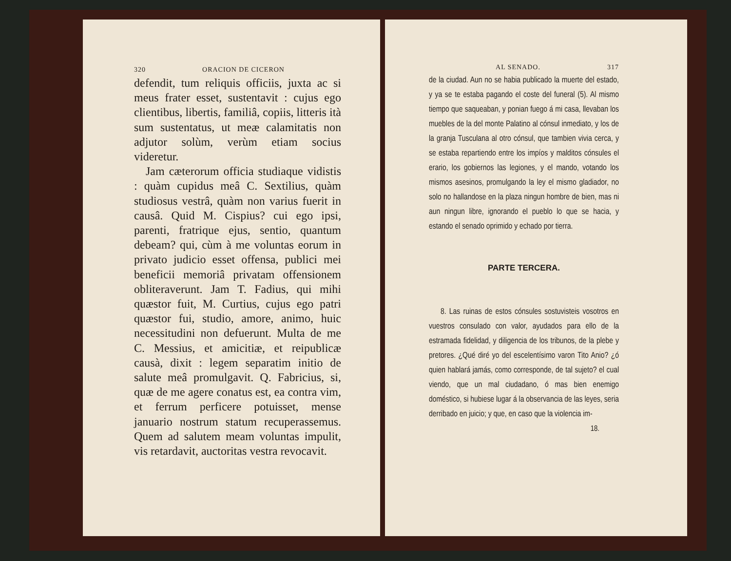320 ORACION DE CICERON
defendit, tum reliquis officiis, juxta ac si meus frater esset, sustentavit : cujus ego clientibus, libertis, familiâ, copiis, litteris ità sum sustentatus, ut meæ calamitatis non adjutor solùm, verùm etiam socius videretur.
Jam cæterorum officia studiaque vidistis : quàm cupidus meâ C. Sextilius, quàm studiosus vestrâ, quàm non varius fuerit in causâ. Quid M. Cispius? cui ego ipsi, parenti, fratrique ejus, sentio, quantum debeam? qui, cùm à me voluntas eorum in privato judicio esset offensa, publici mei beneficii memoriâ privatam offensionem obliteraverunt. Jam T. Fadius, qui mihi quæstor fuit, M. Curtius, cujus ego patri quæstor fui, studio, amore, animo, huic necessitudini non defuerunt. Multa de me C. Messius, et amicitiæ, et reipublicæ causà, dixit : legem separatim initio de salute meâ promulgavit. Q. Fabricius, si, quæ de me agere conatus est, ea contra vim, et ferrum perficere potuisset, mense januario nostrum statum recuperassemus. Quem ad salutem meam voluntas impulit, vis retardavit, auctoritas vestra revocavit.
AL SENADO. 317
de la ciudad. Aun no se habia publicado la muerte del estado, y ya se te estaba pagando el coste del funeral (5). Al mismo tiempo que saqueaban, y ponian fuego á mi casa, llevaban los muebles de la del monte Palatino al cónsul inmediato, y los de la granja Tusculana al otro cónsul, que tambien vivia cerca, y se estaba repartiendo entre los impíos y malditos cónsules el erario, los gobiernos las legiones, y el mando, votando los mismos asesinos, promulgando la ley el mismo gladiador, no solo no hallandose en la plaza ningun hombre de bien, mas ni aun ningun libre, ignorando el pueblo lo que se hacia, y estando el senado oprimido y echado por tierra.
PARTE TERCERA.
8. Las ruinas de estos cónsules sostuvisteis vosotros en vuestros consulado con valor, ayudados para ello de la estramada fidelidad, y diligencia de los tribunos, de la plebe y pretores. ¿Qué diré yo del escelentísimo varon Tito Anio? ¿ó quien hablará jamás, como corresponde, de tal sujeto? el cual viendo, que un mal ciudadano, ó mas bien enemigo doméstico, si hubiese lugar á la observancia de las leyes, seria derribado en juicio; y que, en caso que la violencia im-
18.